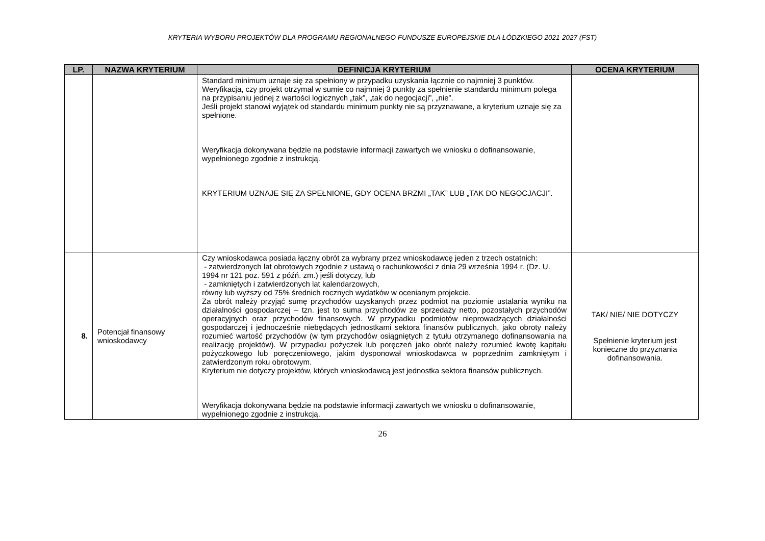KRYTERIA WYBORU PROJEKTÓW DLA PROGRAMU REGIONALNEGO FUNDUSZE EUROPEJSKIE DLA ŁÓDZKIEGO 2021-2027 (FST)
| LP. | NAZWA KRYTERIUM | DEFINICJA KRYTERIUM | OCENA KRYTERIUM |
| --- | --- | --- | --- |
| | | Standard minimum uznaje się za spełniony w przypadku uzyskania łącznie co najmniej 3 punktów. Weryfikacja, czy projekt otrzymał w sumie co najmniej 3 punkty za spełnienie standardu minimum polega na przypisaniu jednej z wartości logicznych „tak”, „tak do negocjacji”, „nie”. Jeśli projekt stanowi wyjątek od standardu minimum punkty nie są przyznawane, a kryterium uznaje się za spełnione. Weryfikacja dokonywana będzie na podstawie informacji zawartych we wniosku o dofinansowanie, wypełnionego zgodnie z instrukcją. KRYTERIUM UZNAJE SIĘ ZA SPEŁNIONE, GDY OCENA BRZMI „TAK” LUB „TAK DO NEGOCJACJI”. | |
| 8. | Potencjał finansowy wnioskodawcy | Czy wnioskodawca posiada łączny obrót za wybrany przez wnioskodawcę jeden z trzech ostatnich: - zatwierdzonych lat obrotowych zgodnie z ustawą o rachunkowości z dnia 29 września 1994 r. (Dz. U. 1994 nr 121 poz. 591 z późń. zm.) jeśli dotyczy, lub - zamkniętych i zatwierdzonych lat kalendarzowych, równy lub wyższy od 75% średnich rocznych wydatków w ocenianym projekcie. Za obrót należy przyjąć sumę przychodów uzyskanych przez podmiot na poziomie ustalania wyniku na działalności gospodarczej – tzn. jest to suma przychodów ze sprzedaży netto, pozostałych przychodów operacyjnych oraz przychodów finansowych. W przypadku podmiotów nieprowadzących działalności gospodarczej i jednocześnie niebędących jednostkami sektora finansów publicznych, jako obroty należy rozumieć wartość przychodów (w tym przychodów osiągniętych z tytułu otrzymanego dofinansowania na realizację projektów). W przypadku pożyczek lub poręczeń jako obrót należy rozumieć kwotę kapitału pożyczkowego lub poręczeniowego, jakim dysponował wnioskodawca w poprzednim zamkniętym i zatwierdzonym roku obrotowym. Kryterium nie dotyczy projektów, których wnioskodawcą jest jednostka sektora finansów publicznych. Weryfikacja dokonywana będzie na podstawie informacji zawartych we wniosku o dofinansowanie, wypełnionego zgodnie z instrukcją. | TAK/ NIE/ NIE DOTYCZY Spełnienie kryterium jest konieczne do przyznania dofinansowania. |
26